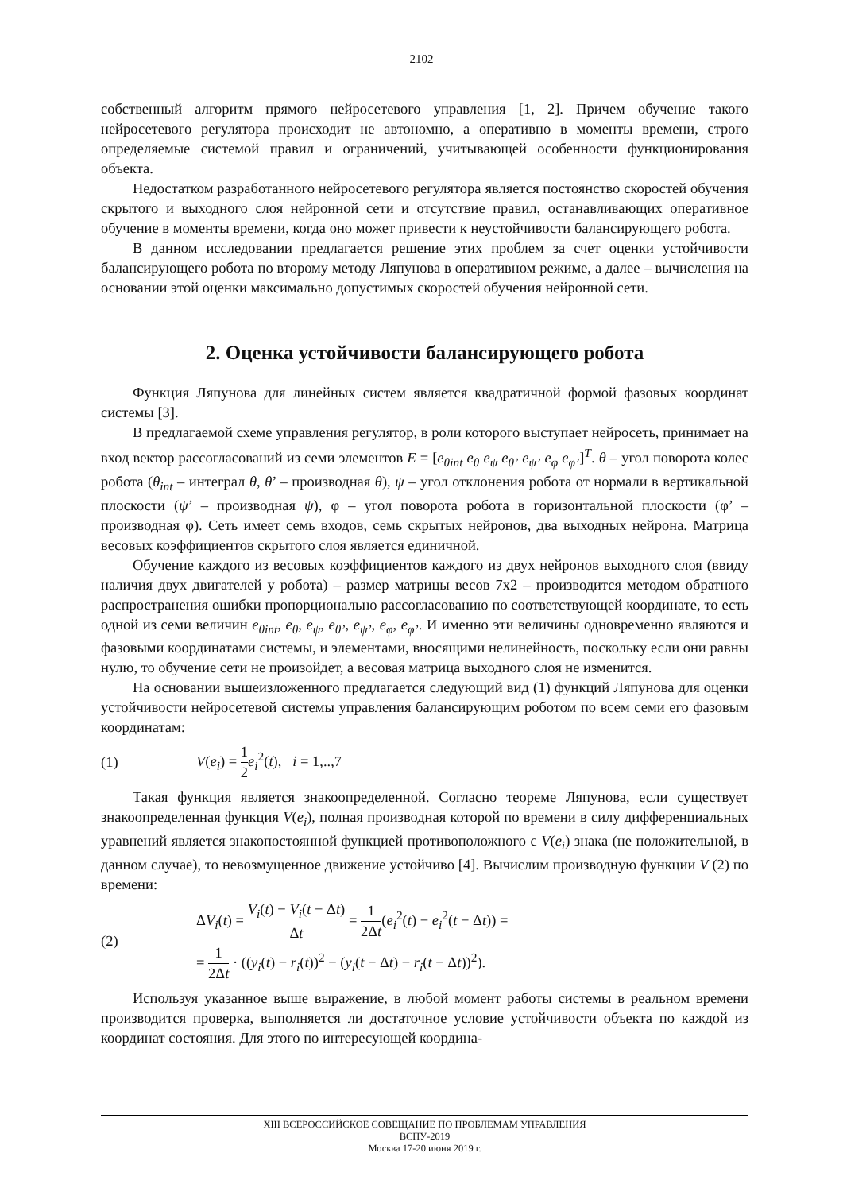2102
собственный алгоритм прямого нейросетевого управления [1, 2]. Причем обучение такого нейросетевого регулятора происходит не автономно, а оперативно в моменты времени, строго определяемые системой правил и ограничений, учитывающей особенности функционирования объекта.
Недостатком разработанного нейросетевого регулятора является постоянство скоростей обучения скрытого и выходного слоя нейронной сети и отсутствие правил, останавливающих оперативное обучение в моменты времени, когда оно может привести к неустойчивости балансирующего робота.
В данном исследовании предлагается решение этих проблем за счет оценки устойчивости балансирующего робота по второму методу Ляпунова в оперативном режиме, а далее – вычисления на основании этой оценки максимально допустимых скоростей обучения нейронной сети.
2. Оценка устойчивости балансирующего робота
Функция Ляпунова для линейных систем является квадратичной формой фазовых координат системы [3].
В предлагаемой схеме управления регулятор, в роли которого выступает нейросеть, принимает на вход вектор рассогласований из семи элементов E = [e<sub>θint</sub> e<sub>θ</sub> e<sub>ψ</sub> e<sub>θ’</sub> e<sub>ψ’</sub> e<sub>φ</sub> e<sub>φ’</sub>]<sup>T</sup>. θ – угол поворота колес робота (θ<sub>int</sub> – интеграл θ, θ’ – производная θ), ψ – угол отклонения робота от нормали в вертикальной плоскости (ψ’ – производная ψ), φ – угол поворота робота в горизонтальной плоскости (φ’ – производная φ). Сеть имеет семь входов, семь скрытых нейронов, два выходных нейрона. Матрица весовых коэффициентов скрытого слоя является единичной.
Обучение каждого из весовых коэффициентов каждого из двух нейронов выходного слоя (ввиду наличия двух двигателей у робота) – размер матрицы весов 7x2 – производится методом обратного распространения ошибки пропорционально рассогласованию по соответствующей координате, то есть одной из семи величин e<sub>θint</sub>, e<sub>θ</sub>, e<sub>ψ</sub>, e<sub>θ’</sub>, e<sub>ψ’</sub>, e<sub>φ</sub>, e<sub>φ’</sub>. И именно эти величины одновременно являются и фазовыми координатами системы, и элементами, вносящими нелинейность, поскольку если они равны нулю, то обучение сети не произойдет, а весовая матрица выходного слоя не изменится.
На основании вышеизложенного предлагается следующий вид (1) функций Ляпунова для оценки устойчивости нейросетевой системы управления балансирующим роботом по всем семи его фазовым координатам:
(1) V(e<sub>i</sub>) = 1 2 e<sub>i</sub><sup>2</sup>(t), i = 1,..,7
Такая функция является знакоопределенной. Согласно теореме Ляпунова, если существует знакоопределенная функция V(e<sub>i</sub>), полная производная которой по времени в силу дифференциальных уравнений является знакопостоянной функцией противоположного с V(e<sub>i</sub>) знака (не положительной, в данном случае), то невозмущенное движение устойчиво [4]. Вычислим производную функции V (2) по времени:
(2) ΔV<sub>i</sub>(t) = V<sub>i</sub>(t) − V<sub>i</sub>(t − Δt) Δt = 1 2Δt(e<sub>i</sub><sup>2</sup>(t) − e<sub>i</sub><sup>2</sup>(t − Δt)) =
= 1 2Δt · ((y<sub>i</sub>(t) − r<sub>i</sub>(t))<sup>2</sup> − (y<sub>i</sub>(t − Δt) − r<sub>i</sub>(t − Δt))<sup>2</sup>).
Используя указанное выше выражение, в любой момент работы системы в реальном времени производится проверка, выполняется ли достаточное условие устойчивости объекта по каждой из координат состояния. Для этого по интересующей координа-
XIII ВСЕРОССИЙСКОЕ СОВЕЩАНИЕ ПО ПРОБЛЕМАМ УПРАВЛЕНИЯ
ВСПУ-2019
Москва 17-20 июня 2019 г.